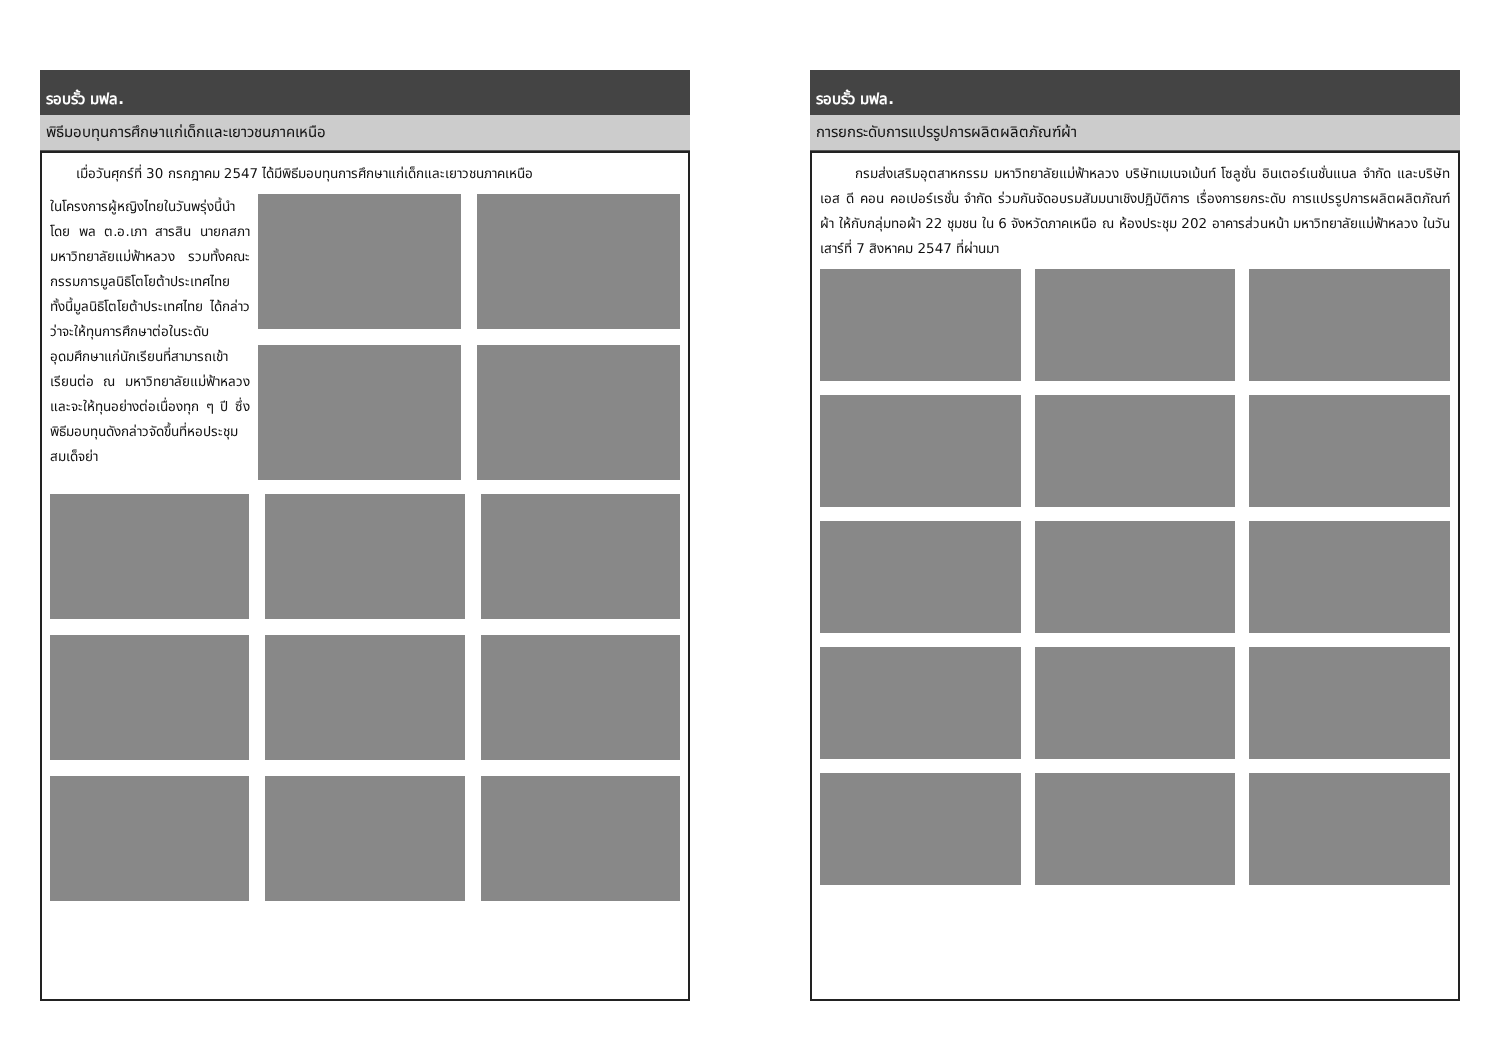รอบรั้ว มฟล.
พิธีมอบทุนการศึกษาแก่เด็กและเยาวชนภาคเหนือ
เมื่อวันศุกร์ที่ 30 กรกฎาคม 2547 ได้มีพิธีมอบทุนการศึกษาแก่เด็กและเยาวชนภาคเหนือ
ในโครงการผู้หญิงไทยในวันพรุ่งนี้นำโดย พล ต.อ.เภา สารสิน นายกสภามหาวิทยาลัยแม่ฟ้าหลวง รวมทั้งคณะกรรมการมูลนิธิโตโยต้าประเทศไทย ทั้งนี้มูลนิธิโตโยต้าประเทศไทย ได้กล่าวว่าจะให้ทุนการศึกษาต่อในระดับอุดมศึกษาแก่นักเรียนที่สามารถเข้าเรียนต่อ ณ มหาวิทยาลัยแม่ฟ้าหลวง และจะให้ทุนอย่างต่อเนื่องทุก ๆ ปี ซึ่งพิธีมอบทุนดังกล่าวจัดขึ้นที่หอประชุมสมเด็จย่า
รอบรั้ว มฟล.
การยกระดับการแปรรูปการผลิตผลิตภัณฑ์ผ้า
กรมส่งเสริมอุตสาหกรรม มหาวิทยาลัยแม่ฟ้าหลวง บริษัทเมเนจเม้นท์ โซลูชั่น อินเตอร์เนชั่นแนล จำกัด และบริษัท เอส ดี คอน คอเปอร์เรชั่น จำกัด ร่วมกันจัดอบรมสัมมนาเชิงปฏิบัติการ เรื่องการยกระดับ การแปรรูปการผลิตผลิตภัณฑ์ผ้า ให้กับกลุ่มทอผ้า 22 ชุมชน ใน 6 จังหวัดภาคเหนือ ณ ห้องประชุม 202 อาคารส่วนหน้า มหาวิทยาลัยแม่ฟ้าหลวง ในวันเสาร์ที่ 7 สิงหาคม 2547 ที่ผ่านมา